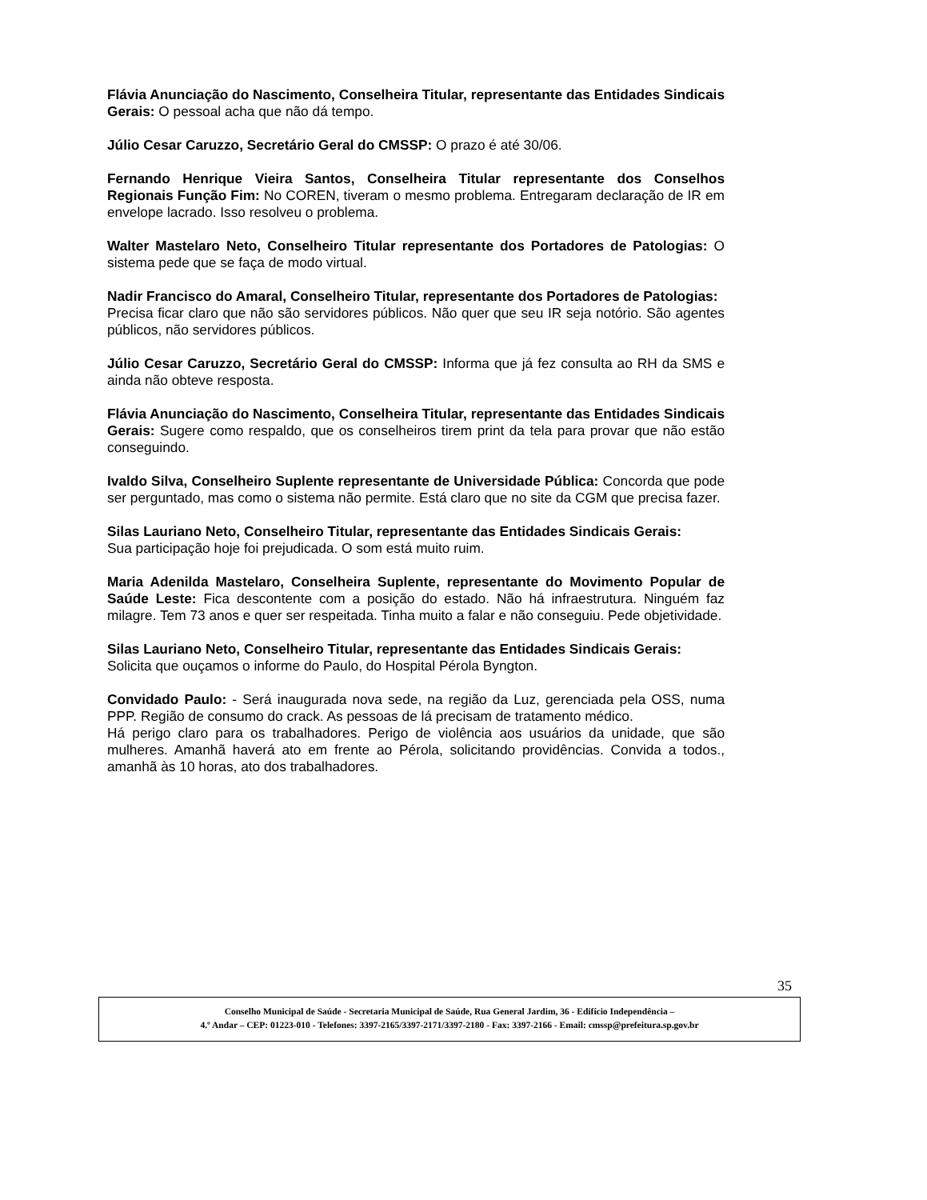Flávia Anunciação do Nascimento, Conselheira Titular, representante das Entidades Sindicais Gerais: O pessoal acha que não dá tempo.
Júlio Cesar Caruzzo, Secretário Geral do CMSSP: O prazo é até 30/06.
Fernando Henrique Vieira Santos, Conselheira Titular representante dos Conselhos Regionais Função Fim: No COREN, tiveram o mesmo problema. Entregaram declaração de IR em envelope lacrado. Isso resolveu o problema.
Walter Mastelaro Neto, Conselheiro Titular representante dos Portadores de Patologias: O sistema pede que se faça de modo virtual.
Nadir Francisco do Amaral, Conselheiro Titular, representante dos Portadores de Patologias:
Precisa ficar claro que não são servidores públicos. Não quer que seu IR seja notório. São agentes públicos, não servidores públicos.
Júlio Cesar Caruzzo, Secretário Geral do CMSSP: Informa que já fez consulta ao RH da SMS e ainda não obteve resposta.
Flávia Anunciação do Nascimento, Conselheira Titular, representante das Entidades Sindicais Gerais: Sugere como respaldo, que os conselheiros tirem print da tela para provar que não estão conseguindo.
Ivaldo Silva, Conselheiro Suplente representante de Universidade Pública: Concorda que pode ser perguntado, mas como o sistema não permite. Está claro que no site da CGM que precisa fazer.
Silas Lauriano Neto, Conselheiro Titular, representante das Entidades Sindicais Gerais:
Sua participação hoje foi prejudicada. O som está muito ruim.
Maria Adenilda Mastelaro, Conselheira Suplente, representante do Movimento Popular de Saúde Leste: Fica descontente com a posição do estado. Não há infraestrutura. Ninguém faz milagre. Tem 73 anos e quer ser respeitada. Tinha muito a falar e não conseguiu. Pede objetividade.
Silas Lauriano Neto, Conselheiro Titular, representante das Entidades Sindicais Gerais:
Solicita que ouçamos o informe do Paulo, do Hospital Pérola Byngton.
Convidado Paulo: - Será inaugurada nova sede, na região da Luz, gerenciada pela OSS, numa PPP. Região de consumo do crack. As pessoas de lá precisam de tratamento médico.
Há perigo claro para os trabalhadores. Perigo de violência aos usuários da unidade, que são mulheres. Amanhã haverá ato em frente ao Pérola, solicitando providências. Convida a todos., amanhã às 10 horas, ato dos trabalhadores.
35
Conselho Municipal de Saúde - Secretaria Municipal de Saúde, Rua General Jardim, 36 - Edifício Independência –
4.º Andar – CEP: 01223-010 - Telefones: 3397-2165/3397-2171/3397-2180 - Fax: 3397-2166 - Email: cmssp@prefeitura.sp.gov.br